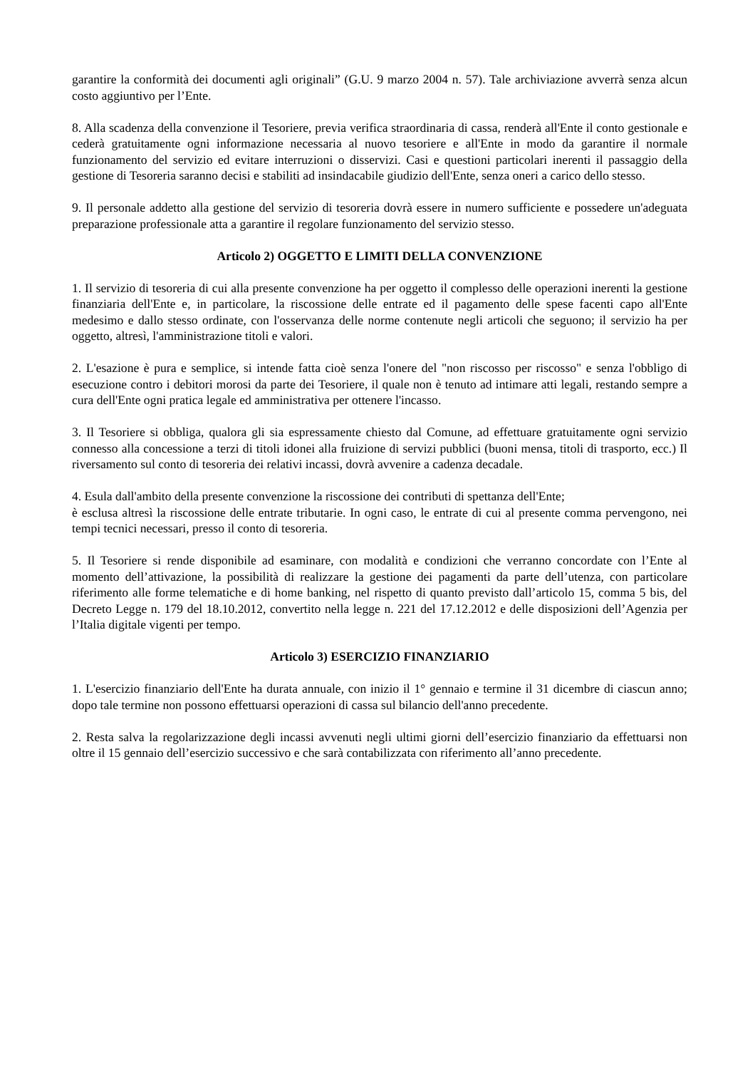garantire la conformità dei documenti agli originali” (G.U. 9 marzo 2004 n. 57). Tale archiviazione avverrà senza alcun costo aggiuntivo per l’Ente.
8. Alla scadenza della convenzione il Tesoriere, previa verifica straordinaria di cassa, renderà all'Ente il conto gestionale e cederà gratuitamente ogni informazione necessaria al nuovo tesoriere e all'Ente in modo da garantire il normale funzionamento del servizio ed evitare interruzioni o disservizi. Casi e questioni particolari inerenti il passaggio della gestione di Tesoreria saranno decisi e stabiliti ad insindacabile giudizio dell'Ente, senza oneri a carico dello stesso.
9. Il personale addetto alla gestione del servizio di tesoreria dovrà essere in numero sufficiente e possedere un'adeguata preparazione professionale atta a garantire il regolare funzionamento del servizio stesso.
Articolo 2) OGGETTO E LIMITI DELLA CONVENZIONE
1. Il servizio di tesoreria di cui alla presente convenzione ha per oggetto il complesso delle operazioni inerenti la gestione finanziaria dell'Ente e, in particolare, la riscossione delle entrate ed il pagamento delle spese facenti capo all'Ente medesimo e dallo stesso ordinate, con l'osservanza delle norme contenute negli articoli che seguono; il servizio ha per oggetto, altresì, l'amministrazione titoli e valori.
2. L'esazione è pura e semplice, si intende fatta cioè senza l'onere del "non riscosso per riscosso" e senza l'obbligo di esecuzione contro i debitori morosi da parte dei Tesoriere, il quale non è tenuto ad intimare atti legali, restando sempre a cura dell'Ente ogni pratica legale ed amministrativa per ottenere l'incasso.
3. Il Tesoriere si obbliga, qualora gli sia espressamente chiesto dal Comune, ad effettuare gratuitamente ogni servizio connesso alla concessione a terzi di titoli idonei alla fruizione di servizi pubblici (buoni mensa, titoli di trasporto, ecc.) Il riversamento sul conto di tesoreria dei relativi incassi, dovrà avvenire a cadenza decadale.
4. Esula dall'ambito della presente convenzione la riscossione dei contributi di spettanza dell'Ente;
è esclusa altresì la riscossione delle entrate tributarie. In ogni caso, le entrate di cui al presente comma pervengono, nei tempi tecnici necessari, presso il conto di tesoreria.
5. Il Tesoriere si rende disponibile ad esaminare, con modalità e condizioni che verranno concordate con l’Ente al momento dell’attivazione, la possibilità di realizzare la gestione dei pagamenti da parte dell’utenza, con particolare riferimento alle forme telematiche e di home banking, nel rispetto di quanto previsto dall’articolo 15, comma 5 bis, del Decreto Legge n. 179 del 18.10.2012, convertito nella legge n. 221 del 17.12.2012 e delle disposizioni dell’Agenzia per l’Italia digitale vigenti per tempo.
Articolo 3) ESERCIZIO FINANZIARIO
1. L'esercizio finanziario dell'Ente ha durata annuale, con inizio il 1° gennaio e termine il 31 dicembre di ciascun anno; dopo tale termine non possono effettuarsi operazioni di cassa sul bilancio dell'anno precedente.
2. Resta salva la regolarizzazione degli incassi avvenuti negli ultimi giorni dell’esercizio finanziario da effettuarsi non oltre il 15 gennaio dell’esercizio successivo e che sarà contabilizzata con riferimento all’anno precedente.